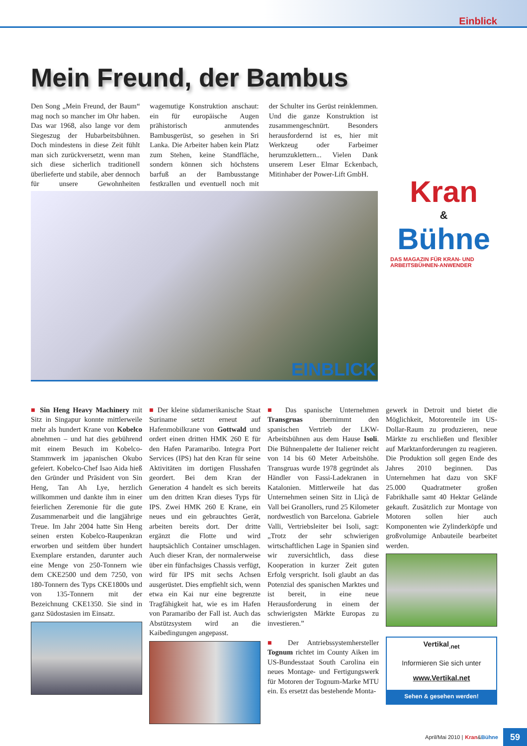Einblick
Mein Freund, der Bambus
Kran
&
Bühne
DAS MAGAZIN FÜR KRAN- UND ARBEITSBÜHNEN-ANWENDER
Den Song „Mein Freund, der Baum“ mag noch so mancher im Ohr haben. Das war 1968, also lange vor dem Siegeszug der Hubarbeitsbühnen. Doch mindestens in diese Zeit fühlt man sich zurückversetzt, wenn man sich diese sicherlich traditionell überlieferte und stabile, aber dennoch für unsere Gewohnheiten wagemutige Konstruktion anschaut: ein für europäische Augen prähistorisch anmutendes Bambusgerüst, so gesehen in Sri Lanka. Die Arbeiter haben kein Platz zum Stehen, keine Standfläche, sondern können sich höchstens barfuß an der Bambusstange festkrallen und eventuell noch mit der Schulter ins Gerüst reinklemmen. Und die ganze Konstruktion ist zusammengeschnürt. Besonders herausfordernd ist es, hier mit Werkzeug oder Farbeimer herumzuklettern... Vielen Dank unserem Leser Elmar Eckenbach, Mitinhaber der Power-Lift GmbH.
EINBLICK
■ Sin Heng Heavy Machinery mit Sitz in Singapur konnte mittlerweile mehr als hundert Krane von Kobelco abnehmen – und hat dies gebührend mit einem Besuch im Kobelco-Stammwerk im japanischen Okubo gefeiert. Kobelco-Chef Isao Aida hieß den Gründer und Präsident von Sin Heng, Tan Ah Lye, herzlich willkommen und dankte ihm in einer feierlichen Zeremonie für die gute Zusammenarbeit und die langjährige Treue. Im Jahr 2004 hatte Sin Heng seinen ersten Kobelco-Raupenkran erworben und seitdem über hundert Exemplare erstanden, darunter auch eine Menge von 250-Tonnern wie dem CKE2500 und dem 7250, von 180-Tonnern des Typs CKE1800s und von 135-Tonnern mit der Bezeichnung CKE1350. Sie sind in ganz Südostasien im Einsatz.
■ Der kleine südamerikanische Staat Suriname setzt erneut auf Hafenmobilkrane von Gottwald und ordert einen dritten HMK 260 E für den Hafen Paramaribo. Integra Port Services (IPS) hat den Kran für seine Aktivitäten im dortigen Flusshafen geordert. Bei dem Kran der Generation 4 handelt es sich bereits um den dritten Kran dieses Typs für IPS. Zwei HMK 260 E Krane, ein neues und ein gebrauchtes Gerät, arbeiten bereits dort. Der dritte ergänzt die Flotte und wird hauptsächlich Container umschlagen. Auch dieser Kran, der normalerweise über ein fünfachsiges Chassis verfügt, wird für IPS mit sechs Achsen ausgerüstet. Dies empfiehlt sich, wenn etwa ein Kai nur eine begrenzte Tragfähigkeit hat, wie es im Hafen von Paramaribo der Fall ist. Auch das Abstützsystem wird an die Kaibedingungen angepasst.
■ Das spanische Unternehmen Transgruas übernimmt den spanischen Vertrieb der LKW-Arbeitsbühnen aus dem Hause Isoli. Die Bühnenpalette der Italiener reicht von 14 bis 60 Meter Arbeitshöhe. Transgruas wurde 1978 gegründet als Händler von Fassi-Ladekranen in Katalonien. Mittlerweile hat das Unternehmen seinen Sitz in Lliçà de Vall bei Granollers, rund 25 Kilometer nordwestlich von Barcelona. Gabriele Valli, Vertriebsleiter bei Isoli, sagt: „Trotz der sehr schwierigen wirtschaftlichen Lage in Spanien sind wir zuversichtlich, dass diese Kooperation in kurzer Zeit guten Erfolg verspricht. Isoli glaubt an das Potenzial des spanischen Marktes und ist bereit, in eine neue Herausforderung in einem der schwierigsten Märkte Europas zu investieren.”
■ Der Antriebssystemhersteller Tognum richtet im County Aiken im US-Bundesstaat South Carolina ein neues Montage- und Fertigungswerk für Motoren der Tognum-Marke MTU ein. Es ersetzt das bestehende Monta-
gewerk in Detroit und bietet die Möglichkeit, Motorenteile im US-Dollar-Raum zu produzieren, neue Märkte zu erschließen und flexibler auf Marktanforderungen zu reagieren. Die Produktion soll gegen Ende des Jahres 2010 beginnen. Das Unternehmen hat dazu von SKF 25.000 Quadratmeter großen Fabrikhalle samt 40 Hektar Gelände gekauft. Zusätzlich zur Montage von Motoren sollen hier auch Komponenten wie Zylinderköpfe und großvolumige Anbauteile bearbeitet werden.
Vertikal<sub>.net</sub>
Informieren Sie sich unter
www.Vertikal.net
Sehen & gesehen werden!
April/Mai 2010 | Kran & Bühne 59